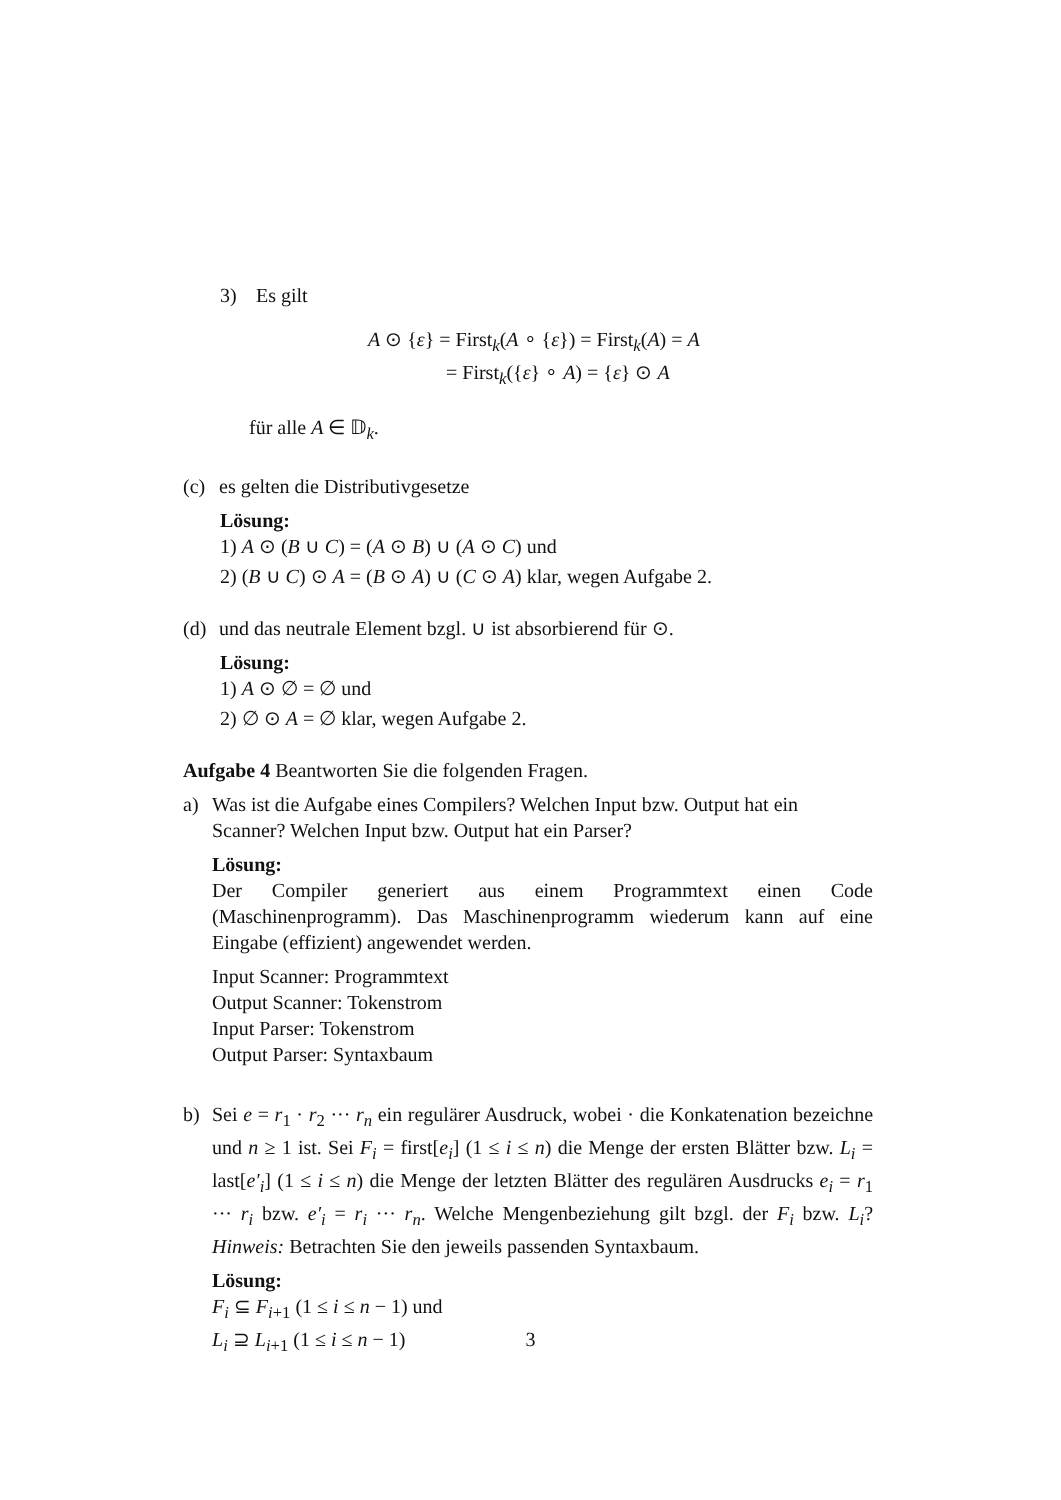3) Es gilt
A ⊙ {ε} = First<sub>k</sub>(A ∘ {ε}) = First<sub>k</sub>(A) = A
= First<sub>k</sub>({ε} ∘ A) = {ε} ⊙ A
für alle A ∈ 𝔻<sub>k</sub>.
(c) es gelten die Distributivgesetze
Lösung:
1) A ⊙ (B ∪ C) = (A ⊙ B) ∪ (A ⊙ C) und
2) (B ∪ C) ⊙ A = (B ⊙ A) ∪ (C ⊙ A) klar, wegen Aufgabe 2.
(d) und das neutrale Element bzgl. ∪ ist absorbierend für ⊙.
Lösung:
1) A ⊙ ∅ = ∅ und
2) ∅ ⊙ A = ∅ klar, wegen Aufgabe 2.
Aufgabe 4 Beantworten Sie die folgenden Fragen.
a) Was ist die Aufgabe eines Compilers? Welchen Input bzw. Output hat ein Scanner? Welchen Input bzw. Output hat ein Parser?
Lösung:
Der Compiler generiert aus einem Programmtext einen Code (Maschinenprogramm). Das Maschinenprogramm wiederum kann auf eine Eingabe (effizient) angewendet werden.
Input Scanner: Programmtext
Output Scanner: Tokenstrom
Input Parser: Tokenstrom
Output Parser: Syntaxbaum
b) Sei e = r<sub>1</sub> · r<sub>2</sub> ··· r<sub>n</sub> ein regulärer Ausdruck, wobei · die Konkatenation bezeichne und n ≥ 1 ist. Sei F<sub>i</sub> = first[e<sub>i</sub>] (1 ≤ i ≤ n) die Menge der ersten Blätter bzw. L<sub>i</sub> = last[e′<sub>i</sub>] (1 ≤ i ≤ n) die Menge der letzten Blätter des regulären Ausdrucks e<sub>i</sub> = r<sub>1</sub> ··· r<sub>i</sub> bzw. e′<sub>i</sub> = r<sub>i</sub> ··· r<sub>n</sub>. Welche Mengenbeziehung gilt bzgl. der F<sub>i</sub> bzw. L<sub>i</sub>? Hinweis: Betrachten Sie den jeweils passenden Syntaxbaum.
Lösung:
F<sub>i</sub> ⊆ F<sub>i+1</sub> (1 ≤ i ≤ n − 1) und
L<sub>i</sub> ⊇ L<sub>i+1</sub> (1 ≤ i ≤ n − 1)
3